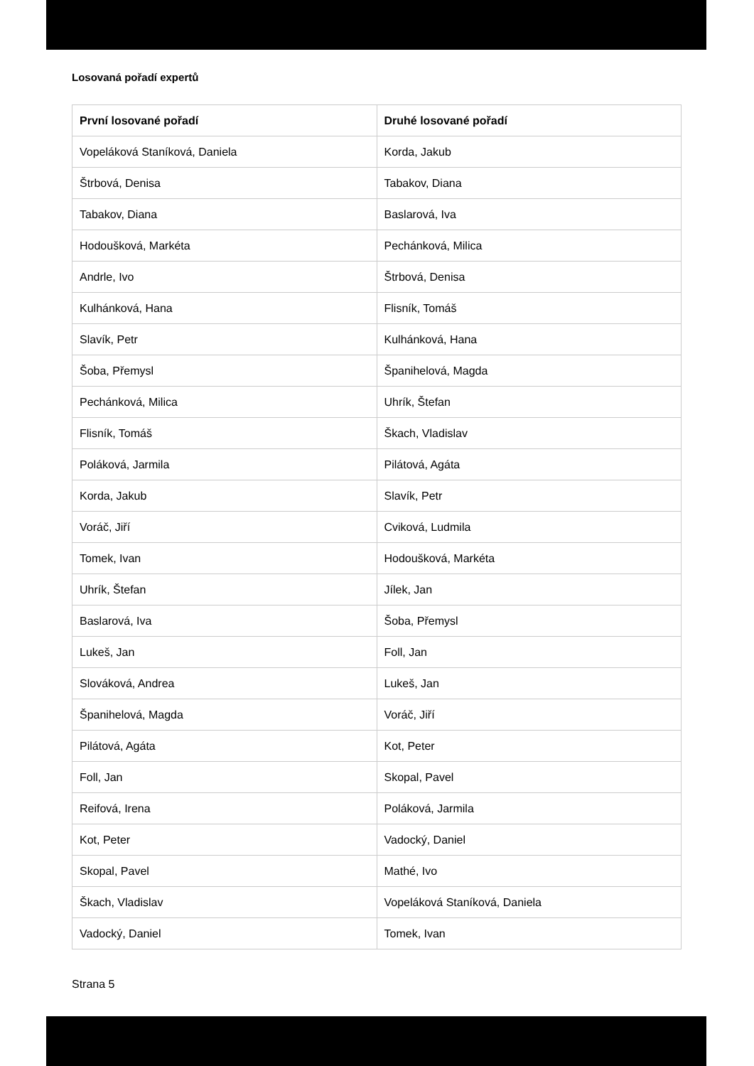Losovaná pořadí expertů
| První losované pořadí | Druhé losované pořadí |
| --- | --- |
| Vopeláková Staníková, Daniela | Korda, Jakub |
| Štrbová, Denisa | Tabakov, Diana |
| Tabakov, Diana | Baslarová, Iva |
| Hodoušková, Markéta | Pechánková, Milica |
| Andrle, Ivo | Štrbová, Denisa |
| Kulhánková, Hana | Flisník, Tomáš |
| Slavík, Petr | Kulhánková, Hana |
| Šoba, Přemysl | Španihelová, Magda |
| Pechánková, Milica | Uhrík, Štefan |
| Flisník, Tomáš | Škach, Vladislav |
| Poláková, Jarmila | Pilátová, Agáta |
| Korda, Jakub | Slavík, Petr |
| Voráč, Jiří | Cviková, Ludmila |
| Tomek, Ivan | Hodoušková, Markéta |
| Uhrík, Štefan | Jílek, Jan |
| Baslarová, Iva | Šoba, Přemysl |
| Lukeš, Jan | Foll, Jan |
| Slováková, Andrea | Lukeš, Jan |
| Španihelová, Magda | Voráč, Jiří |
| Pilátová, Agáta | Kot, Peter |
| Foll, Jan | Skopal, Pavel |
| Reifová, Irena | Poláková, Jarmila |
| Kot, Peter | Vadocký, Daniel |
| Skopal, Pavel | Mathé, Ivo |
| Škach, Vladislav | Vopeláková Staníková, Daniela |
| Vadocký, Daniel | Tomek, Ivan |
Strana 5